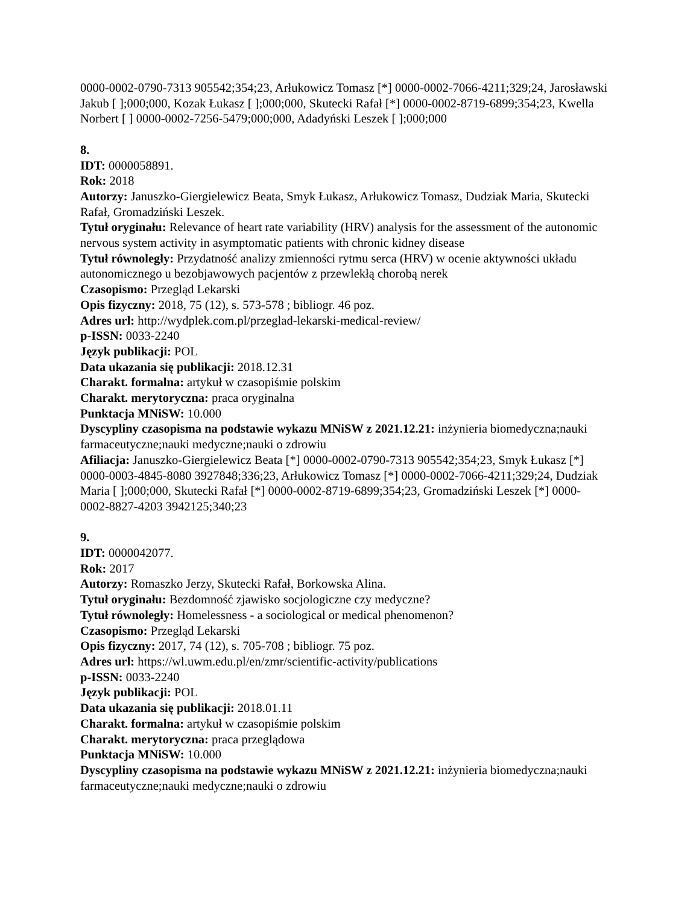0000-0002-0790-7313 905542;354;23, Arłukowicz Tomasz [*] 0000-0002-7066-4211;329;24, Jarosławski Jakub [ ];000;000, Kozak Łukasz [ ];000;000, Skutecki Rafał [*] 0000-0002-8719-6899;354;23, Kwella Norbert [ ] 0000-0002-7256-5479;000;000, Adadyński Leszek [ ];000;000
8.
IDT: 0000058891.
Rok: 2018
Autorzy: Januszko-Giergielewicz Beata, Smyk Łukasz, Arłukowicz Tomasz, Dudziak Maria, Skutecki Rafał, Gromadziński Leszek.
Tytuł oryginału: Relevance of heart rate variability (HRV) analysis for the assessment of the autonomic nervous system activity in asymptomatic patients with chronic kidney disease
Tytuł równoległy: Przydatność analizy zmienności rytmu serca (HRV) w ocenie aktywności układu autonomicznego u bezobjawowych pacjentów z przewlekłą chorobą nerek
Czasopismo: Przegląd Lekarski
Opis fizyczny: 2018, 75 (12), s. 573-578 ; bibliogr. 46 poz.
Adres url: http://wydplek.com.pl/przeglad-lekarski-medical-review/
p-ISSN: 0033-2240
Język publikacji: POL
Data ukazania się publikacji: 2018.12.31
Charakt. formalna: artykuł w czasopiśmie polskim
Charakt. merytoryczna: praca oryginalna
Punktacja MNiSW: 10.000
Dyscypliny czasopisma na podstawie wykazu MNiSW z 2021.12.21: inżynieria biomedyczna;nauki farmaceutyczne;nauki medyczne;nauki o zdrowiu
Afiliacja: Januszko-Giergielewicz Beata [*] 0000-0002-0790-7313 905542;354;23, Smyk Łukasz [*] 0000-0003-4845-8080 3927848;336;23, Arłukowicz Tomasz [*] 0000-0002-7066-4211;329;24, Dudziak Maria [ ];000;000, Skutecki Rafał [*] 0000-0002-8719-6899;354;23, Gromadziński Leszek [*] 0000-0002-8827-4203 3942125;340;23
9.
IDT: 0000042077.
Rok: 2017
Autorzy: Romaszko Jerzy, Skutecki Rafał, Borkowska Alina.
Tytuł oryginału: Bezdomność zjawisko socjologiczne czy medyczne?
Tytuł równoległy: Homelessness - a sociological or medical phenomenon?
Czasopismo: Przegląd Lekarski
Opis fizyczny: 2017, 74 (12), s. 705-708 ; bibliogr. 75 poz.
Adres url: https://wl.uwm.edu.pl/en/zmr/scientific-activity/publications
p-ISSN: 0033-2240
Język publikacji: POL
Data ukazania się publikacji: 2018.01.11
Charakt. formalna: artykuł w czasopiśmie polskim
Charakt. merytoryczna: praca przeglądowa
Punktacja MNiSW: 10.000
Dyscypliny czasopisma na podstawie wykazu MNiSW z 2021.12.21: inżynieria biomedyczna;nauki farmaceutyczne;nauki medyczne;nauki o zdrowiu